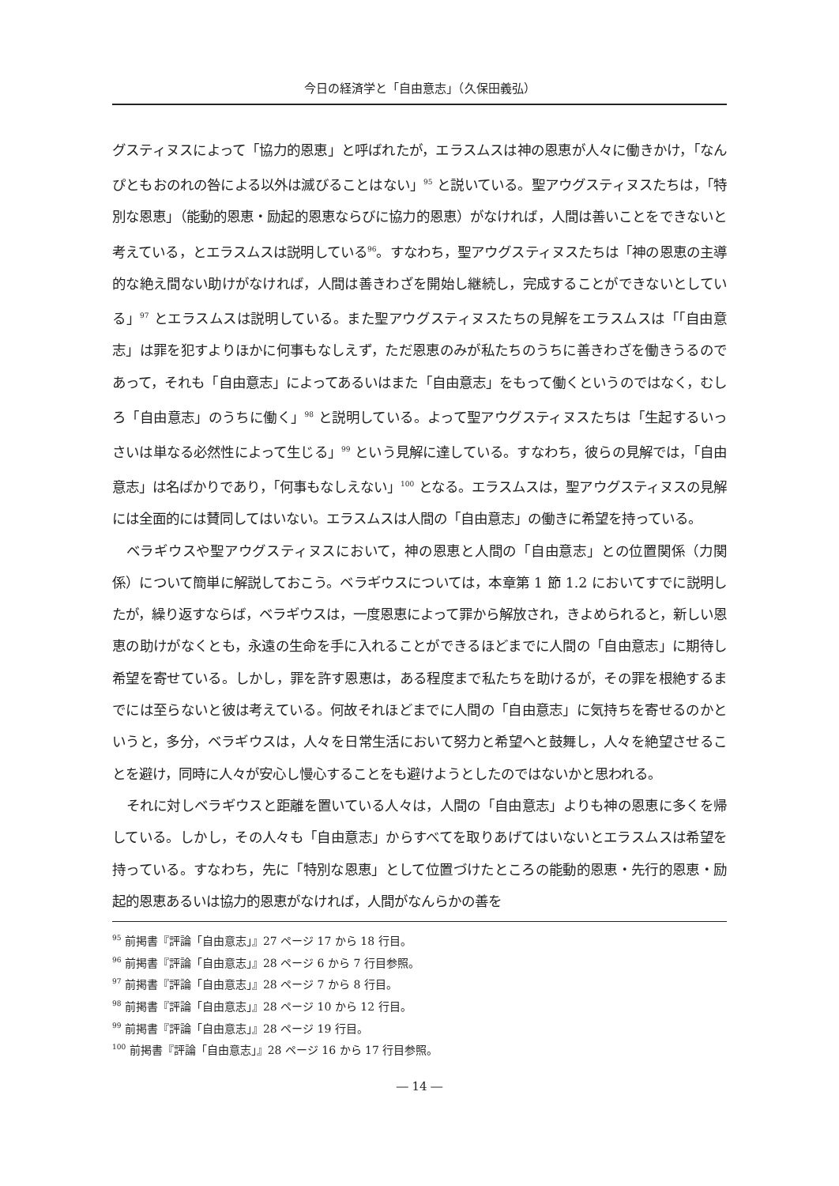今日の経済学と「自由意志」（久保田義弘）
グスティヌスによって「協力的恩恵」と呼ばれたが，エラスムスは神の恩恵が人々に働きかけ，「なんぴともおのれの咎による以外は滅びることはない」<sup>95</sup> と説いている。聖アウグスティヌスたちは，「特別な恩恵」（能動的恩恵・励起的恩恵ならびに協力的恩恵）がなければ，人間は善いことをできないと考えている，とエラスムスは説明している<sup>96</sup>。すなわち，聖アウグスティヌスたちは「神の恩恵の主導的な絶え間ない助けがなければ，人間は善きわざを開始し継続し，完成することができないとしている」<sup>97</sup> とエラスムスは説明している。また聖アウグスティヌスたちの見解をエラスムスは「「自由意志」は罪を犯すよりほかに何事もなしえず，ただ恩恵のみが私たちのうちに善きわざを働きうるのであって，それも「自由意志」によってあるいはまた「自由意志」をもって働くというのではなく，むしろ「自由意志」のうちに働く」<sup>98</sup> と説明している。よって聖アウグスティヌスたちは「生起するいっさいは単なる必然性によって生じる」<sup>99</sup> という見解に達している。すなわち，彼らの見解では，「自由意志」は名ばかりであり，「何事もなしえない」<sup>100</sup> となる。エラスムスは，聖アウグスティヌスの見解には全面的には賛同してはいない。エラスムスは人間の「自由意志」の働きに希望を持っている。
ベラギウスや聖アウグスティヌスにおいて，神の恩恵と人間の「自由意志」との位置関係（力関係）について簡単に解説しておこう。ベラギウスについては，本章第 1 節 1.2 においてすでに説明したが，繰り返すならば，ベラギウスは，一度恩恵によって罪から解放され，きよめられると，新しい恩恵の助けがなくとも，永遠の生命を手に入れることができるほどまでに人間の「自由意志」に期待し希望を寄せている。しかし，罪を許す恩恵は，ある程度まで私たちを助けるが，その罪を根絶するまでには至らないと彼は考えている。何故それほどまでに人間の「自由意志」に気持ちを寄せるのかというと，多分，ベラギウスは，人々を日常生活において努力と希望へと鼓舞し，人々を絶望させることを避け，同時に人々が安心し慢心することをも避けようとしたのではないかと思われる。
それに対しベラギウスと距離を置いている人々は，人間の「自由意志」よりも神の恩恵に多くを帰している。しかし，その人々も「自由意志」からすべてを取りあげてはいないとエラスムスは希望を持っている。すなわち，先に「特別な恩恵」として位置づけたところの能動的恩恵・先行的恩恵・励起的恩恵あるいは協力的恩恵がなければ，人間がなんらかの善を
<sup>95</sup> 前掲書『評論「自由意志」』27 ページ 17 から 18 行目。
<sup>96</sup> 前掲書『評論「自由意志」』28 ページ 6 から 7 行目参照。
<sup>97</sup> 前掲書『評論「自由意志」』28 ページ 7 から 8 行目。
<sup>98</sup> 前掲書『評論「自由意志」』28 ページ 10 から 12 行目。
<sup>99</sup> 前掲書『評論「自由意志」』28 ページ 19 行目。
<sup>100</sup> 前掲書『評論「自由意志」』28 ページ 16 から 17 行目参照。
― 14 ―